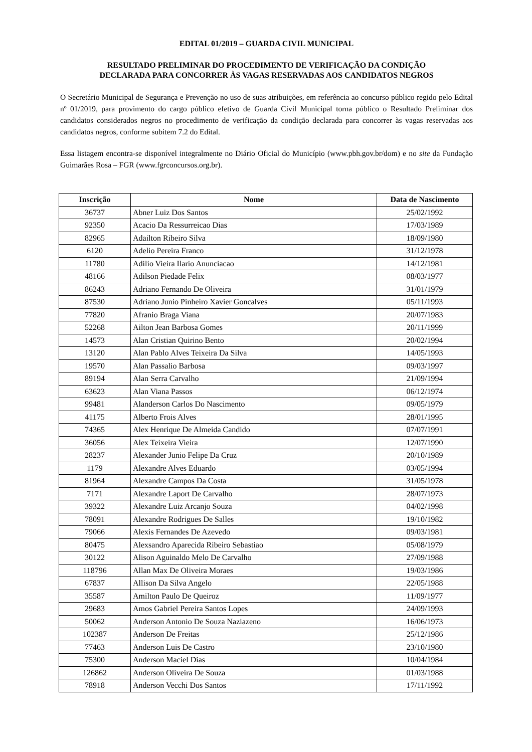EDITAL 01/2019 – GUARDA CIVIL MUNICIPAL
RESULTADO PRELIMINAR DO PROCEDIMENTO DE VERIFICAÇÃO DA CONDIÇÃO
DECLARADA PARA CONCORRER ÀS VAGAS RESERVADAS AOS CANDIDATOS NEGROS
O Secretário Municipal de Segurança e Prevenção no uso de suas atribuições, em referência ao concurso público regido pelo Edital nº 01/2019, para provimento do cargo público efetivo de Guarda Civil Municipal torna público o Resultado Preliminar dos candidatos considerados negros no procedimento de verificação da condição declarada para concorrer às vagas reservadas aos candidatos negros, conforme subitem 7.2 do Edital.
Essa listagem encontra-se disponível integralmente no Diário Oficial do Município (www.pbh.gov.br/dom) e no site da Fundação Guimarães Rosa – FGR (www.fgrconcursos.org.br).
| Inscrição | Nome | Data de Nascimento |
| --- | --- | --- |
| 36737 | Abner Luiz Dos Santos | 25/02/1992 |
| 92350 | Acacio Da Ressurreicao Dias | 17/03/1989 |
| 82965 | Adailton Ribeiro Silva | 18/09/1980 |
| 6120 | Adelio Pereira Franco | 31/12/1978 |
| 11780 | Adilio Vieira Ilario Anunciacao | 14/12/1981 |
| 48166 | Adilson Piedade Felix | 08/03/1977 |
| 86243 | Adriano Fernando De Oliveira | 31/01/1979 |
| 87530 | Adriano Junio Pinheiro Xavier Goncalves | 05/11/1993 |
| 77820 | Afranio Braga Viana | 20/07/1983 |
| 52268 | Ailton Jean Barbosa Gomes | 20/11/1999 |
| 14573 | Alan Cristian Quirino Bento | 20/02/1994 |
| 13120 | Alan Pablo Alves Teixeira Da Silva | 14/05/1993 |
| 19570 | Alan Passalio Barbosa | 09/03/1997 |
| 89194 | Alan Serra Carvalho | 21/09/1994 |
| 63623 | Alan Viana Passos | 06/12/1974 |
| 99481 | Alanderson Carlos Do Nascimento | 09/05/1979 |
| 41175 | Alberto Frois Alves | 28/01/1995 |
| 74365 | Alex Henrique De Almeida Candido | 07/07/1991 |
| 36056 | Alex Teixeira Vieira | 12/07/1990 |
| 28237 | Alexander Junio Felipe Da Cruz | 20/10/1989 |
| 1179 | Alexandre Alves Eduardo | 03/05/1994 |
| 81964 | Alexandre Campos Da Costa | 31/05/1978 |
| 7171 | Alexandre Laport De Carvalho | 28/07/1973 |
| 39322 | Alexandre Luiz Arcanjo Souza | 04/02/1998 |
| 78091 | Alexandre Rodrigues De Salles | 19/10/1982 |
| 79066 | Alexis Fernandes De Azevedo | 09/03/1981 |
| 80475 | Alexsandro Aparecida Ribeiro Sebastiao | 05/08/1979 |
| 30122 | Alison Aguinaldo Melo De Carvalho | 27/09/1988 |
| 118796 | Allan Max De Oliveira Moraes | 19/03/1986 |
| 67837 | Allison Da Silva Angelo | 22/05/1988 |
| 35587 | Amilton Paulo De Queiroz | 11/09/1977 |
| 29683 | Amos Gabriel Pereira Santos Lopes | 24/09/1993 |
| 50062 | Anderson Antonio De Souza Naziazeno | 16/06/1973 |
| 102387 | Anderson De Freitas | 25/12/1986 |
| 77463 | Anderson Luis De Castro | 23/10/1980 |
| 75300 | Anderson Maciel Dias | 10/04/1984 |
| 126862 | Anderson Oliveira De Souza | 01/03/1988 |
| 78918 | Anderson Vecchi Dos Santos | 17/11/1992 |